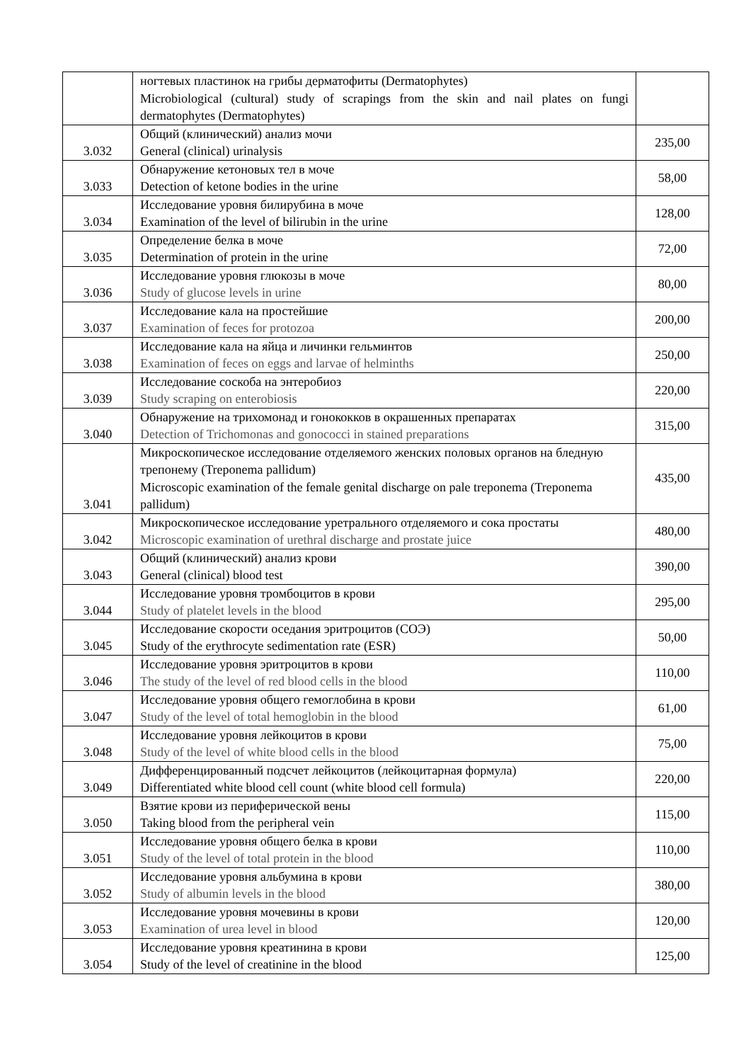| | ногтевых пластинок на грибы дерматофиты (Dermatophytes) Microbiological (cultural) study of scrapings from the skin and nail plates on fungi dermatophytes (Dermatophytes) | |
| 3.032 | Общий (клинический) анализ мочи General (clinical) urinalysis | 235,00 |
| 3.033 | Обнаружение кетоновых тел в моче Detection of ketone bodies in the urine | 58,00 |
| 3.034 | Исследование уровня билирубина в моче Examination of the level of bilirubin in the urine | 128,00 |
| 3.035 | Определение белка в моче Determination of protein in the urine | 72,00 |
| 3.036 | Исследование уровня глюкозы в моче Study of glucose levels in urine | 80,00 |
| 3.037 | Исследование кала на простейшие Examination of feces for protozoa | 200,00 |
| 3.038 | Исследование кала на яйца и личинки гельминтов Examination of feces on eggs and larvae of helminths | 250,00 |
| 3.039 | Исследование соскоба на энтеробиоз Study scraping on enterobiosis | 220,00 |
| 3.040 | Обнаружение на трихомонад и гонококков в окрашенных препаратах Detection of Trichomonas and gonococci in stained preparations | 315,00 |
| 3.041 | Микроскопическое исследование отделяемого женских половых органов на бледную трепонему (Treponema pallidum) Microscopic examination of the female genital discharge on pale treponema (Treponema pallidum) | 435,00 |
| 3.042 | Микроскопическое исследование уретрального отделяемого и сока простаты Microscopic examination of urethral discharge and prostate juice | 480,00 |
| 3.043 | Общий (клинический) анализ крови General (clinical) blood test | 390,00 |
| 3.044 | Исследование уровня тромбоцитов в крови Study of platelet levels in the blood | 295,00 |
| 3.045 | Исследование скорости оседания эритроцитов (СОЭ) Study of the erythrocyte sedimentation rate (ESR) | 50,00 |
| 3.046 | Исследование уровня эритроцитов в крови The study of the level of red blood cells in the blood | 110,00 |
| 3.047 | Исследование уровня общего гемоглобина в крови Study of the level of total hemoglobin in the blood | 61,00 |
| 3.048 | Исследование уровня лейкоцитов в крови Study of the level of white blood cells in the blood | 75,00 |
| 3.049 | Дифференцированный подсчет лейкоцитов (лейкоцитарная формула) Differentiated white blood cell count (white blood cell formula) | 220,00 |
| 3.050 | Взятие крови из периферической вены Taking blood from the peripheral vein | 115,00 |
| 3.051 | Исследование уровня общего белка в крови Study of the level of total protein in the blood | 110,00 |
| 3.052 | Исследование уровня альбумина в крови Study of albumin levels in the blood | 380,00 |
| 3.053 | Исследование уровня мочевины в крови Examination of urea level in blood | 120,00 |
| 3.054 | Исследование уровня креатинина в крови Study of the level of creatinine in the blood | 125,00 |